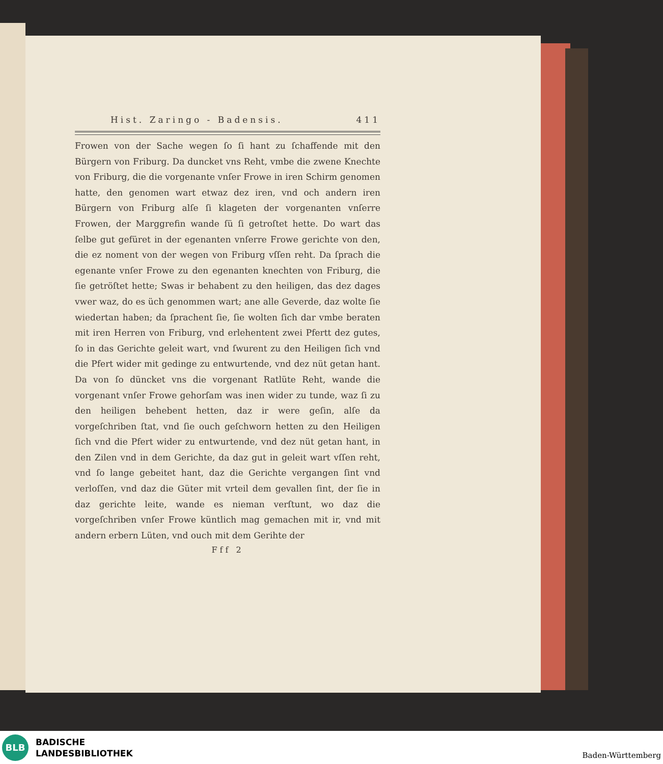Hist. Zaringo - Badensis. 411
Frowen von der Sache wegen ſo ſi hant zu ſchaffende mit den Bürgern von Friburg. Da duncket vns Reht, vmbe die zwene Knechte von Friburg, die die vorgenante vnſer Frowe in iren Schirm genomen hatte, den genomen wart etwaz dez iren, vnd och andern iren Bürgern von Friburg alſe ſi klageten der vorgenanten vnſerre Frowen, der Marggrefin wande ſü ſi getroſtet hette. Do wart das ſelbe gut gefüret in der egenanten vnſerre Frowe gerichte von den, die ez noment von der wegen von Friburg vſſen reht. Da ſprach die egenante vnſer Frowe zu den egenanten knechten von Friburg, die ſie getröſtet hette; Swas ir behabent zu den heiligen, das dez dages vwer waz, do es üch genommen wart; ane alle Geverde, daz wolte ſie wiedertan haben; da ſprachent ſie, ſie wolten ſich dar vmbe beraten mit iren Herren von Friburg, vnd erlehentent zwei Pfertt dez gutes, ſo in das Gerichte geleit wart, vnd ſwurent zu den Heiligen ſich vnd die Pfert wider mit gedinge zu entwurtende, vnd dez nüt getan hant. Da von ſo düncket vns die vorgenant Ratlüte Reht, wande die vorgenant vnſer Frowe gehorſam was inen wider zu tunde, waz ſi zu den heiligen behebent hetten, daz ir were geſin, alſe da vorgeſchriben ſtat, vnd ſie ouch geſchworn hetten zu den Heiligen ſich vnd die Pfert wider zu entwurtende, vnd dez nüt getan hant, in den Zilen vnd in dem Gerichte, da daz gut in geleit wart vſſen reht, vnd ſo lange gebeitet hant, daz die Gerichte vergangen ſint vnd verloſſen, vnd daz die Güter mit vrteil dem gevallen ſint, der ſie in daz gerichte leite, wande es nieman verſtunt, wo daz die vorgeſchriben vnſer Frowe küntlich mag gemachen mit ir, vnd mit andern erbern Lüten, vnd ouch mit dem Gerihte der
Fff 2
BLB
BADISCHE
LANDESBIBLIOTHEK
Baden-Württemberg